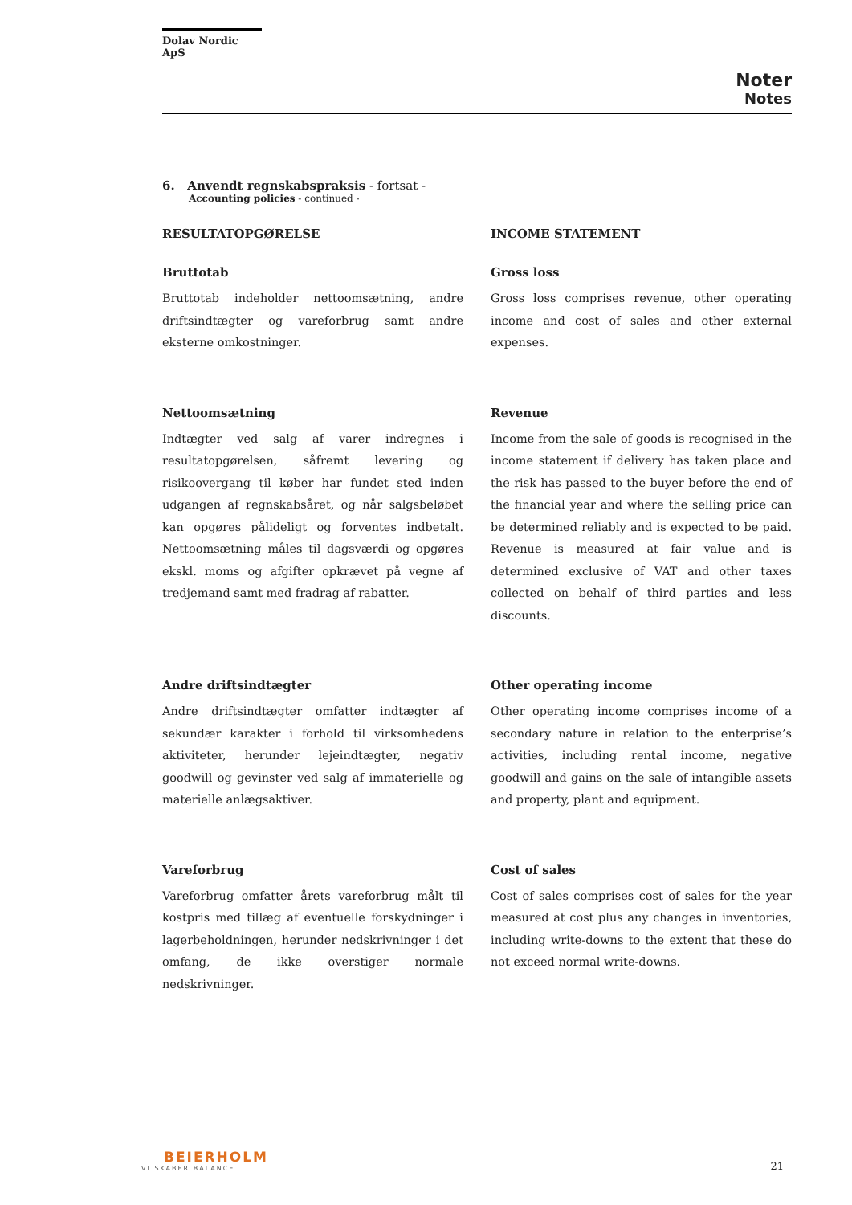Dolav Nordic ApS
Noter
Notes
6. Anvendt regnskabspraksis - fortsat -
Accounting policies - continued -
RESULTATOPGØRELSE INCOME STATEMENT
Bruttotab
Bruttotab indeholder nettoomsætning, andre driftsindtægter og vareforbrug samt andre eksterne omkostninger.
Gross loss
Gross loss comprises revenue, other operating income and cost of sales and other external expenses.
Nettoomsætning
Indtægter ved salg af varer indregnes i resultatopgørelsen, såfremt levering og risikoovergang til køber har fundet sted inden udgangen af regnskabsåret, og når salgsbeløbet kan opgøres pålideligt og forventes indbetalt. Nettoomsætning måles til dagsværdi og opgøres ekskl. moms og afgifter opkrævet på vegne af tredjemand samt med fradrag af rabatter.
Revenue
Income from the sale of goods is recognised in the income statement if delivery has taken place and the risk has passed to the buyer before the end of the financial year and where the selling price can be determined reliably and is expected to be paid. Revenue is measured at fair value and is determined exclusive of VAT and other taxes collected on behalf of third parties and less discounts.
Andre driftsindtægter
Andre driftsindtægter omfatter indtægter af sekundær karakter i forhold til virksomhedens aktiviteter, herunder lejeindtægter, negativ goodwill og gevinster ved salg af immaterielle og materielle anlægsaktiver.
Other operating income
Other operating income comprises income of a secondary nature in relation to the enterprise’s activities, including rental income, negative goodwill and gains on the sale of intangible assets and property, plant and equipment.
Vareforbrug
Vareforbrug omfatter årets vareforbrug målt til kostpris med tillæg af eventuelle forskydninger i lagerbeholdningen, herunder nedskrivninger i det omfang, de ikke overstiger normale nedskrivninger.
Cost of sales
Cost of sales comprises cost of sales for the year measured at cost plus any changes in inventories, including write-downs to the extent that these do not exceed normal write-downs.
BEIERHOLM
VI SKABER BALANCE
21